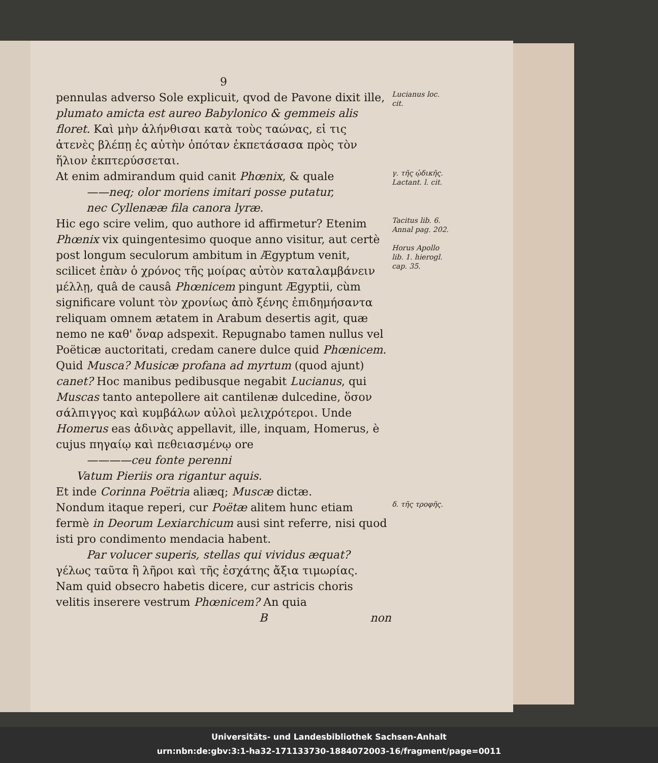9
pennulas adverso Sole explicuit, qvod de Pavone dixit ille, plumato amicta est aureo Babylonico & gemmeis alis floret. Καὶ μὴν ἀλήνθισαι κατὰ τοὺς ταώνας, εἰ τις ἀτενὲς βλέπῃ ἐς αὐτὴν ὁπόταν ἐκπετάσασα πρὸς τὸν ἥλιον ἐκπτερύσσεται.
Lucianus loc. cit.
At enim admirandum quid canit Phœnix, & quale
——neq; olor moriens imitari posse putatur,
nec Cyllenææ fila canora lyræ.
γ. τῆς ᾠδικῆς.
Lactant. l. cit.
Hic ego scire velim, quo authore id affirmetur? Etenim Phœnix vix quingentesimo quoque anno visitur, aut certè post longum seculorum ambitum in Ægyptum venit, scilicet ἐπὰν ὁ χρόνος τῆς μοίρας αὐτὸν καταλαμβάνειν μέλλῃ, quâ de causâ Phœnicem pingunt Ægyptii, cùm significare volunt τὸν χρονίως ἀπὸ ξένης ἐπιδημήσαντα reliquam omnem ætatem in Arabum desertis agit, quæ nemo ne καθ' ὄναρ adspexit. Repugnabo tamen nullus vel Poëticæ auctoritati, credam canere dulce quid Phœnicem. Quid Musca? Musicæ profana ad myrtum (quod ajunt) canet? Hoc manibus pedibusque negabit Lucianus, qui Muscas tanto antepollere ait cantilenæ dulcedine, ὅσον σάλπιγγος καὶ κυμβάλων αὐλοὶ μελιχρότεροι. Unde Homerus eas ἀδινὰς appellavit, ille, inquam, Homerus, è cujus πηγαίῳ καὶ πεθειασμένῳ ore
————ceu fonte perenni
Vatum Pieriis ora rigantur aquis.
Et inde Corinna Poëtria aliæq; Muscæ dictæ.
Tacitus lib. 6. Annal pag. 202.
Horus Apollo lib. 1. hierogl. cap. 35.
Nondum itaque reperi, cur Poëtæ alitem hunc etiam fermè in Deorum Lexiarchicum ausi sint referre, nisi quod isti pro condimento mendacia habent.
Par volucer superis, stellas qui vividus æquat?
γέλως ταῦτα ἢ λῆροι καὶ τῆς ἐσχάτης ἄξια τιμωρίας. Nam quid obsecro habetis dicere, cur astricis choris velitis inserere vestrum Phœnicem? An quia
δ. τῆς τροφῆς.
B non
Universitäts- und Landesbibliothek Sachsen-Anhalt
urn:nbn:de:gbv:3:1-ha32-171133730-1884072003-16/fragment/page=0011